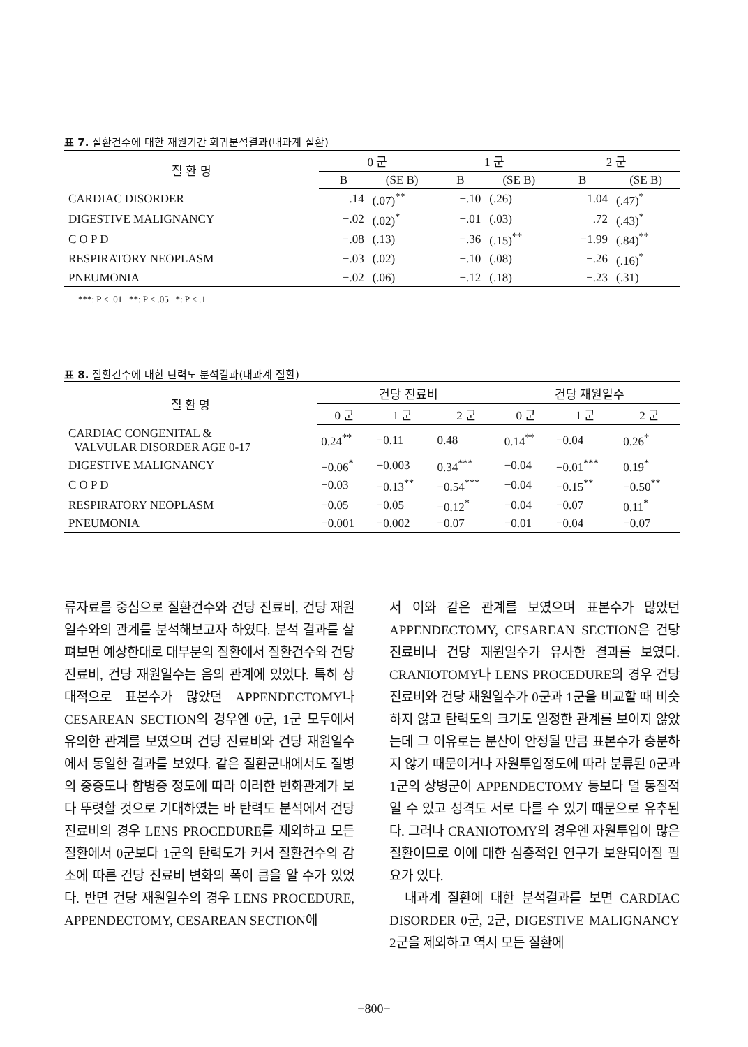표 7. 질환건수에 대한 재원기간 회귀분석결과(내과계 질환)
| 질 환 명 | 0 군 | | 1 군 | | 2 군 | |
| --- | --- | --- | --- | --- | --- | --- |
| | B | (SE B) | B | (SE B) | B | (SE B) |
| CARDIAC DISORDER | .14 | (.07)<sup>**</sup> | −.10 | (.26) | 1.04 | (.47)<sup>*</sup> |
| DIGESTIVE MALIGNANCY | −.02 | (.02)<sup>*</sup> | −.01 | (.03) | .72 | (.43)<sup>*</sup> |
| C O P D | −.08 | (.13) | −.36 | (.15)<sup>**</sup> | −1.99 | (.84)<sup>**</sup> |
| RESPIRATORY NEOPLASM | −.03 | (.02) | −.10 | (.08) | −.26 | (.16)<sup>*</sup> |
| PNEUMONIA | −.02 | (.06) | −.12 | (.18) | −.23 | (.31) |
***: P < .01 **: P < .05 *: P < .1
표 8. 질환건수에 대한 탄력도 분석결과(내과계 질환)
| 질 환 명 | 건당 진료비 | | | 건당 재원일수 | | |
| --- | --- | --- | --- | --- | --- | --- |
| | 0 군 | 1 군 | 2 군 | 0 군 | 1 군 | 2 군 |
| CARDIAC CONGENITAL & VALVULAR DISORDER AGE 0-17 | 0.24<sup>**</sup> | −0.11 | 0.48 | 0.14<sup>**</sup> | −0.04 | 0.26<sup>*</sup> |
| DIGESTIVE MALIGNANCY | −0.06<sup>*</sup> | −0.003 | 0.34<sup>***</sup> | −0.04 | −0.01<sup>***</sup> | 0.19<sup>*</sup> |
| C O P D | −0.03 | −0.13<sup>**</sup> | −0.54<sup>***</sup> | −0.04 | −0.15<sup>**</sup> | −0.50<sup>**</sup> |
| RESPIRATORY NEOPLASM | −0.05 | −0.05 | −0.12<sup>*</sup> | −0.04 | −0.07 | 0.11<sup>*</sup> |
| PNEUMONIA | −0.001 | −0.002 | −0.07 | −0.01 | −0.04 | −0.07 |
류자료를 중심으로 질환건수와 건당 진료비, 건당 재원일수와의 관계를 분석해보고자 하였다. 분석 결과를 살펴보면 예상한대로 대부분의 질환에서 질환건수와 건당 진료비, 건당 재원일수는 음의 관계에 있었다. 특히 상대적으로 표본수가 많았던 APPENDECTOMY나 CESAREAN SECTION의 경우엔 0군, 1군 모두에서 유의한 관계를 보였으며 건당 진료비와 건당 재원일수에서 동일한 결과를 보였다. 같은 질환군내에서도 질병의 중증도나 합병증 정도에 따라 이러한 변화관계가 보다 뚜렷할 것으로 기대하였는 바 탄력도 분석에서 건당 진료비의 경우 LENS PROCEDURE를 제외하고 모든 질환에서 0군보다 1군의 탄력도가 커서 질환건수의 감소에 따른 건당 진료비 변화의 폭이 큼을 알 수가 있었다. 반면 건당 재원일수의 경우 LENS PROCEDURE, APPENDECTOMY, CESAREAN SECTION에
서 이와 같은 관계를 보였으며 표본수가 많았던 APPENDECTOMY, CESAREAN SECTION은 건당 진료비나 건당 재원일수가 유사한 결과를 보였다. CRANIOTOMY나 LENS PROCEDURE의 경우 건당 진료비와 건당 재원일수가 0군과 1군을 비교할 때 비슷하지 않고 탄력도의 크기도 일정한 관계를 보이지 않았는데 그 이유로는 분산이 안정될 만큼 표본수가 충분하지 않기 때문이거나 자원투입정도에 따라 분류된 0군과 1군의 상병군이 APPENDECTOMY 등보다 덜 동질적일 수 있고 성격도 서로 다를 수 있기 때문으로 유추된다. 그러나 CRANIOTOMY의 경우엔 자원투입이 많은 질환이므로 이에 대한 심층적인 연구가 보완되어질 필요가 있다.
내과계 질환에 대한 분석결과를 보면 CARDIAC DISORDER 0군, 2군, DIGESTIVE MALIGNANCY 2군을 제외하고 역시 모든 질환에
−800−